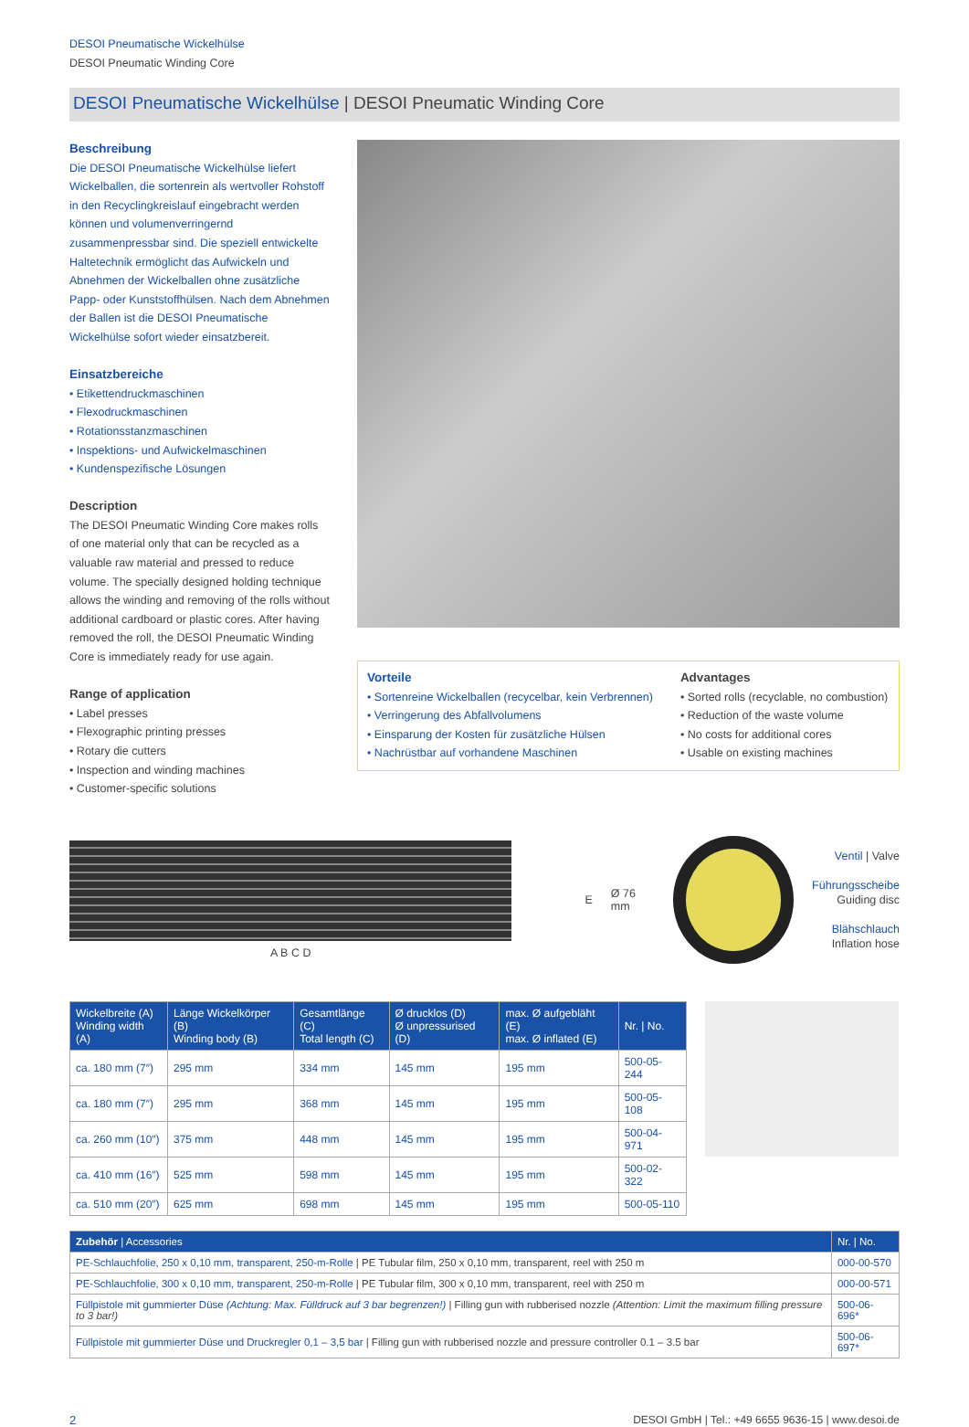DESOI Pneumatische Wickelhülse
DESOI Pneumatic Winding Core
DESOI Pneumatische Wickelhülse | DESOI Pneumatic Winding Core
Beschreibung
Die DESOI Pneumatische Wickelhülse liefert Wickelballen, die sortenrein als wertvoller Rohstoff in den Recyclingkreislauf eingebracht werden können und volumenverringernd zusammenpressbar sind. Die speziell entwickelte Haltetechnik ermöglicht das Aufwickeln und Abnehmen der Wickelballen ohne zusätzliche Papp- oder Kunststoffhülsen. Nach dem Abnehmen der Ballen ist die DESOI Pneumatische Wickelhülse sofort wieder einsatzbereit.
Einsatzbereiche
• Etikettendruckmaschinen
• Flexodruckmaschinen
• Rotationsstanzmaschinen
• Inspektions- und Aufwickelmaschinen
• Kundenspezifische Lösungen
Description
The DESOI Pneumatic Winding Core makes rolls of one material only that can be recycled as a valuable raw material and pressed to reduce volume. The specially designed holding technique allows the winding and removing of the rolls without additional cardboard or plastic cores. After having removed the roll, the DESOI Pneumatic Winding Core is immediately ready for use again.
Range of application
• Label presses
• Flexographic printing presses
• Rotary die cutters
• Inspection and winding machines
• Customer-specific solutions
Vorteile
• Sortenreine Wickelballen (recycelbar, kein Verbrennen)
• Verringerung des Abfallvolumens
• Einsparung der Kosten für zusätzliche Hülsen
• Nachrüstbar auf vorhandene Maschinen
Advantages
• Sorted rolls (recyclable, no combustion)
• Reduction of the waste volume
• No costs for additional cores
• Usable on existing machines
A B C D
E Ø 76 mm
Ventil | Valve
Führungsscheibe
Guiding disc
Blähschlauch
Inflation hose
| Wickelbreite (A) Winding width (A) | Länge Wickelkörper (B) Winding body (B) | Gesamtlänge (C) Total length (C) | Ø drucklos (D) Ø unpressurised (D) | max. Ø aufgebläht (E) max. Ø inflated (E) | Nr. / No. |
| --- | --- | --- | --- | --- | --- |
| ca. 180 mm (7″) | 295 mm | 334 mm | 145 mm | 195 mm | 500-05-244 |
| ca. 180 mm (7″) | 295 mm | 368 mm | 145 mm | 195 mm | 500-05-108 |
| ca. 260 mm (10″) | 375 mm | 448 mm | 145 mm | 195 mm | 500-04-971 |
| ca. 410 mm (16″) | 525 mm | 598 mm | 145 mm | 195 mm | 500-02-322 |
| ca. 510 mm (20″) | 625 mm | 698 mm | 145 mm | 195 mm | 500-05-110 |
| Zubehör / Accessories | Nr. / No. |
| --- | --- |
| PE-Schlauchfolie, 250 x 0,10 mm, transparent, 250-m-Rolle / PE Tubular film, 250 x 0,10 mm, transparent, reel with 250 m | 000-00-570 |
| PE-Schlauchfolie, 300 x 0,10 mm, transparent, 250-m-Rolle / PE Tubular film, 300 x 0,10 mm, transparent, reel with 250 m | 000-00-571 |
| Füllpistole mit gummierter Düse (Achtung: Max. Fülldruck auf 3 bar begrenzen!) / Filling gun with rubberised nozzle (Attention: Limit the maximum filling pressure to 3 bar!) | 500-06-696* |
| Füllpistole mit gummierter Düse und Druckregler 0,1 – 3,5 bar / Filling gun with rubberised nozzle and pressure controller 0.1 – 3.5 bar | 500-06-697* |
2 DESOI GmbH | Tel.: +49 6655 9636-15 | www.desoi.de